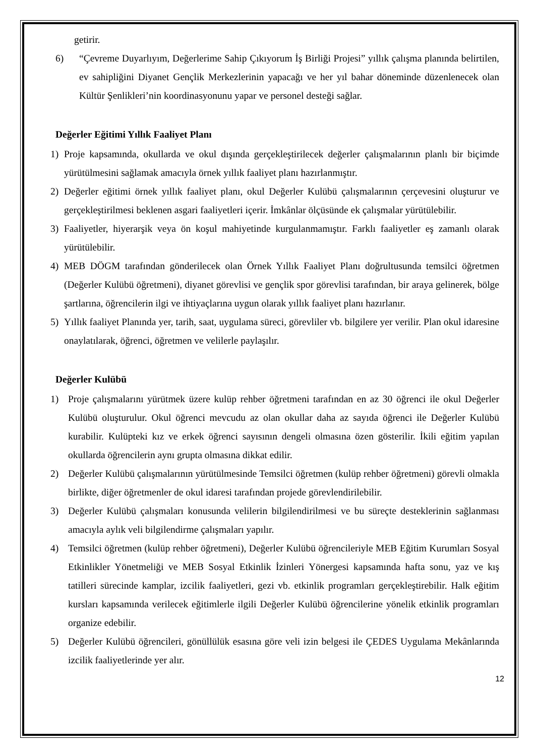getirir.
6) “Çevreme Duyarlıyım, Değerlerime Sahip Çıkıyorum İş Birliği Projesi” yıllık çalışma planında belirtilen, ev sahipliğini Diyanet Gençlik Merkezlerinin yapacağı ve her yıl bahar döneminde düzenlenecek olan Kültür Şenlikleri’nin koordinasyonunu yapar ve personel desteği sağlar.
Değerler Eğitimi Yıllık Faaliyet Planı
1) Proje kapsamında, okullarda ve okul dışında gerçekleştirilecek değerler çalışmalarının planlı bir biçimde yürütülmesini sağlamak amacıyla örnek yıllık faaliyet planı hazırlanmıştır.
2) Değerler eğitimi örnek yıllık faaliyet planı, okul Değerler Kulübü çalışmalarının çerçevesini oluşturur ve gerçekleştirilmesi beklenen asgari faaliyetleri içerir. İmkânlar ölçüsünde ek çalışmalar yürütülebilir.
3) Faaliyetler, hiyerarşik veya ön koşul mahiyetinde kurgulanmamıştır. Farklı faaliyetler eş zamanlı olarak yürütülebilir.
4) MEB DÖGM tarafından gönderilecek olan Örnek Yıllık Faaliyet Planı doğrultusunda temsilci öğretmen (Değerler Kulübü öğretmeni), diyanet görevlisi ve gençlik spor görevlisi tarafından, bir araya gelinerek, bölge şartlarına, öğrencilerin ilgi ve ihtiyaçlarına uygun olarak yıllık faaliyet planı hazırlanır.
5) Yıllık faaliyet Planında yer, tarih, saat, uygulama süreci, görevliler vb. bilgilere yer verilir. Plan okul idaresine onaylatılarak, öğrenci, öğretmen ve velilerle paylaşılır.
Değerler Kulübü
1) Proje çalışmalarını yürütmek üzere kulüp rehber öğretmeni tarafından en az 30 öğrenci ile okul Değerler Kulübü oluşturulur. Okul öğrenci mevcudu az olan okullar daha az sayıda öğrenci ile Değerler Kulübü kurabilir. Kulüpteki kız ve erkek öğrenci sayısının dengeli olmasına özen gösterilir. İkili eğitim yapılan okullarda öğrencilerin aynı grupta olmasına dikkat edilir.
2) Değerler Kulübü çalışmalarının yürütülmesinde Temsilci öğretmen (kulüp rehber öğretmeni) görevli olmakla birlikte, diğer öğretmenler de okul idaresi tarafından projede görevlendirilebilir.
3) Değerler Kulübü çalışmaları konusunda velilerin bilgilendirilmesi ve bu süreçte desteklerinin sağlanması amacıyla aylık veli bilgilendirme çalışmaları yapılır.
4) Temsilci öğretmen (kulüp rehber öğretmeni), Değerler Kulübü öğrencileriyle MEB Eğitim Kurumları Sosyal Etkinlikler Yönetmeliği ve MEB Sosyal Etkinlik İzinleri Yönergesi kapsamında hafta sonu, yaz ve kış tatilleri sürecinde kamplar, izcilik faaliyetleri, gezi vb. etkinlik programları gerçekleştirebilir. Halk eğitim kursları kapsamında verilecek eğitimlerle ilgili Değerler Kulübü öğrencilerine yönelik etkinlik programları organize edebilir.
5) Değerler Kulübü öğrencileri, gönüllülük esasına göre veli izin belgesi ile ÇEDES Uygulama Mekânlarında izcilik faaliyetlerinde yer alır.
12